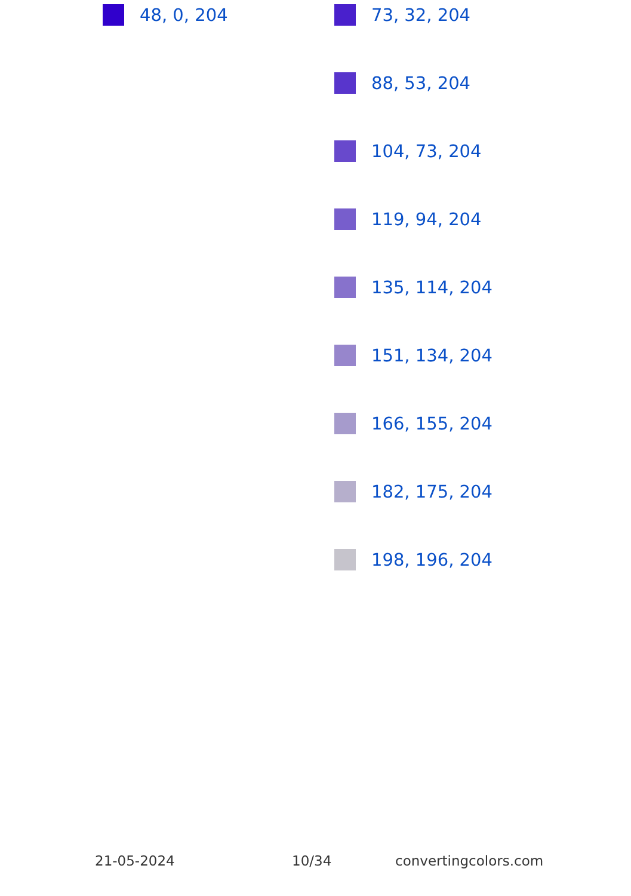48, 0, 204
73, 32, 204
88, 53, 204
104, 73, 204
119, 94, 204
135, 114, 204
151, 134, 204
166, 155, 204
182, 175, 204
198, 196, 204
21-05-2024 10/34 convertingcolors.com